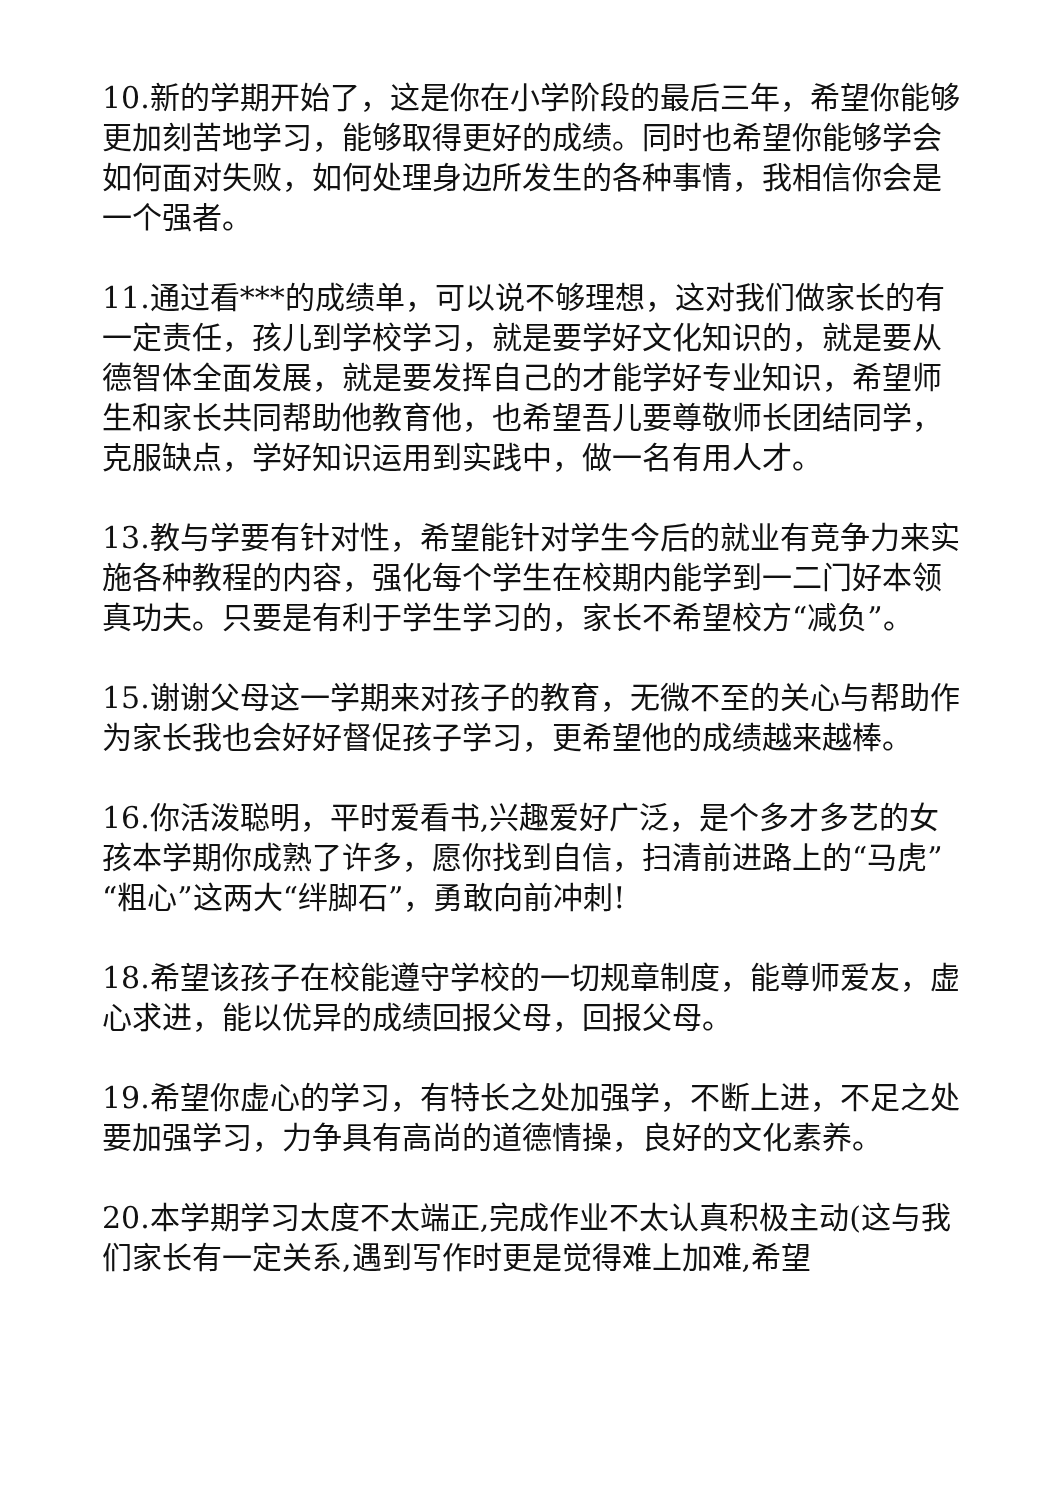10.新的学期开始了，这是你在小学阶段的最后三年，希望你能够更加刻苦地学习，能够取得更好的成绩。同时也希望你能够学会如何面对失败，如何处理身边所发生的各种事情，我相信你会是一个强者。
11.通过看***的成绩单，可以说不够理想，这对我们做家长的有一定责任，孩儿到学校学习，就是要学好文化知识的，就是要从德智体全面发展，就是要发挥自己的才能学好专业知识，希望师生和家长共同帮助他教育他，也希望吾儿要尊敬师长团结同学，克服缺点，学好知识运用到实践中，做一名有用人才。
13.教与学要有针对性，希望能针对学生今后的就业有竞争力来实施各种教程的内容，强化每个学生在校期内能学到一二门好本领真功夫。只要是有利于学生学习的，家长不希望校方“减负”。
15.谢谢父母这一学期来对孩子的教育，无微不至的关心与帮助作为家长我也会好好督促孩子学习，更希望他的成绩越来越棒。
16.你活泼聪明，平时爱看书,兴趣爱好广泛，是个多才多艺的女孩本学期你成熟了许多，愿你找到自信，扫清前进路上的“马虎”“粗心”这两大“绊脚石”，勇敢向前冲刺!
18.希望该孩子在校能遵守学校的一切规章制度，能尊师爱友，虚心求进，能以优异的成绩回报父母，回报父母。
19.希望你虚心的学习，有特长之处加强学，不断上进，不足之处要加强学习，力争具有高尚的道德情操，良好的文化素养。
20.本学期学习太度不太端正,完成作业不太认真积极主动(这与我们家长有一定关系,遇到写作时更是觉得难上加难,希望